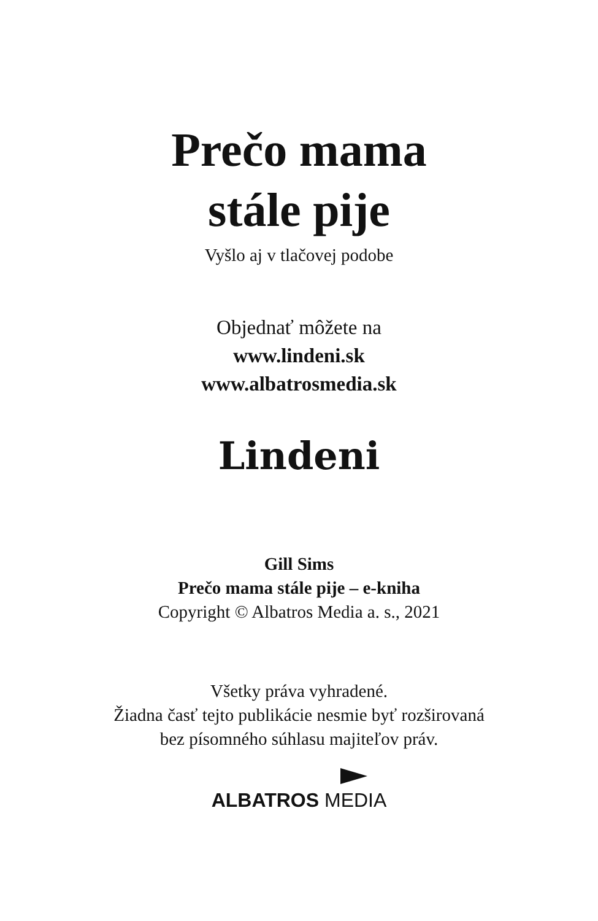Prečo mama
stále pije
Vyšlo aj v tlačovej podobe
Objednať môžete na
www.lindeni.sk
www.albatrosmedia.sk
Lindeni
Gill Sims
Prečo mama stále pije – e-kniha
Copyright © Albatros Media a. s., 2021
Všetky práva vyhradené.
Žiadna časť tejto publikácie nesmie byť rozširovaná
bez písomného súhlasu majiteľov práv.
ALBATROS MEDIA